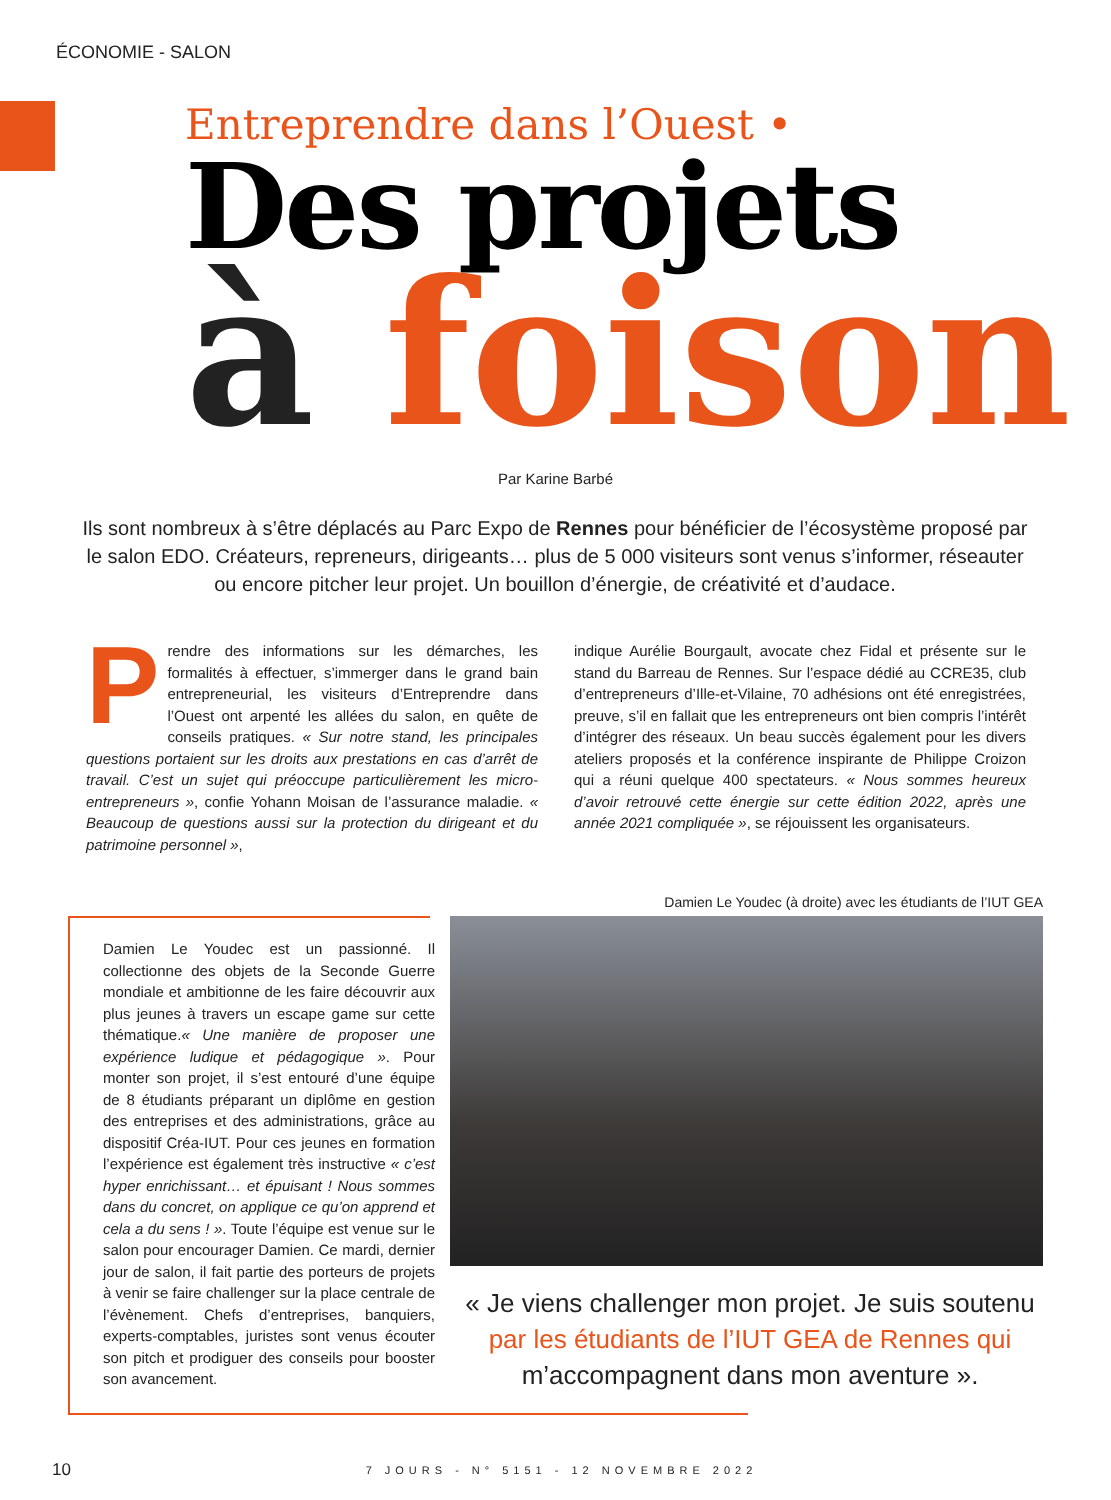ÉCONOMIE - SALON
Entreprendre dans l’Ouest •
Des projets
à foison
Par Karine Barbé
Ils sont nombreux à s’être déplacés au Parc Expo de Rennes pour bénéficier de l’écosystème proposé par le salon EDO. Créateurs, repreneurs, dirigeants… plus de 5 000 visiteurs sont venus s’informer, réseauter ou encore pitcher leur projet. Un bouillon d’énergie, de créativité et d’audace.
Prendre des informations sur les démarches, les formalités à effectuer, s’immerger dans le grand bain entrepreneurial, les visiteurs d’Entreprendre dans l’Ouest ont arpenté les allées du salon, en quête de conseils pratiques. « Sur notre stand, les principales questions portaient sur les droits aux prestations en cas d’arrêt de travail. C’est un sujet qui préoccupe particulièrement les micro-entrepreneurs », confie Yohann Moisan de l’assurance maladie. « Beaucoup de questions aussi sur la protection du dirigeant et du patrimoine personnel »,
indique Aurélie Bourgault, avocate chez Fidal et présente sur le stand du Barreau de Rennes. Sur l’espace dédié au CCRE35, club d’entrepreneurs d’Ille-et-Vilaine, 70 adhésions ont été enregistrées, preuve, s’il en fallait que les entrepreneurs ont bien compris l’intérêt d’intégrer des réseaux. Un beau succès également pour les divers ateliers proposés et la conférence inspirante de Philippe Croizon qui a réuni quelque 400 spectateurs. « Nous sommes heureux d’avoir retrouvé cette énergie sur cette édition 2022, après une année 2021 compliquée », se réjouissent les organisateurs.
Damien Le Youdec (à droite) avec les étudiants de l’IUT GEA
Damien Le Youdec est un passionné. Il collectionne des objets de la Seconde Guerre mondiale et ambitionne de les faire découvrir aux plus jeunes à travers un escape game sur cette thématique.« Une manière de proposer une expérience ludique et pédagogique ». Pour monter son projet, il s’est entouré d’une équipe de 8 étudiants préparant un diplôme en gestion des entreprises et des administrations, grâce au dispositif Créa-IUT. Pour ces jeunes en formation l’expérience est également très instructive « c’est hyper enrichissant… et épuisant ! Nous sommes dans du concret, on applique ce qu’on apprend et cela a du sens ! ». Toute l’équipe est venue sur le salon pour encourager Damien. Ce mardi, dernier jour de salon, il fait partie des porteurs de projets à venir se faire challenger sur la place centrale de l’évènement. Chefs d’entreprises, banquiers, experts-comptables, juristes sont venus écouter son pitch et prodiguer des conseils pour booster son avancement.
« Je viens challenger mon projet. Je suis soutenu par les étudiants de l’IUT GEA de Rennes qui m’accompagnent dans mon aventure ».
10 7 JOURS - N° 5151 - 12 NOVEMBRE 2022